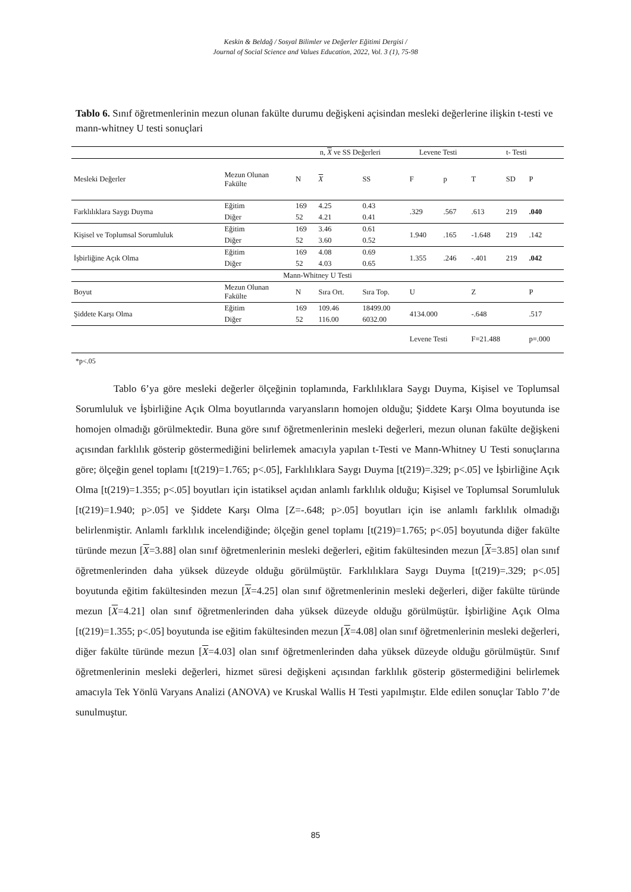Keskin & Beldağ / Sosyal Bilimler ve Değerler Eğitimi Dergisi /
Journal of Social Science and Values Education, 2022, Vol. 3 (1), 75-98
Tablo 6. Sınıf öğretmenlerinin mezun olunan fakülte durumu değişkeni açisindan mesleki değerlerine ilişkin t-testi ve mann-whitney U testi sonuçlari
| | | n, X ve SS Değerleri | | | Levene Testi | | t- Testi | | |
| --- | --- | --- | --- | --- | --- | --- | --- | --- | --- |
| Mesleki Değerler | Mezun Olunan Fakülte | N | X | SS | F | p | T | SD | P |
| Farklılıklara Saygı Duyma | Eğitim | 169 | 4.25 | 0.43 | .329 | .567 | .613 | 219 | .040 |
| | Diğer | 52 | 4.21 | 0.41 | | | | | |
| Kişisel ve Toplumsal Sorumluluk | Eğitim | 169 | 3.46 | 0.61 | 1.940 | .165 | -1.648 | 219 | .142 |
| | Diğer | 52 | 3.60 | 0.52 | | | | | |
| İşbirliğine Açık Olma | Eğitim | 169 | 4.08 | 0.69 | 1.355 | .246 | -.401 | 219 | .042 |
| | Diğer | 52 | 4.03 | 0.65 | | | | | |
| Mann-Whitney U Testi | | | | | | | | | |
| Boyut | Mezun Olunan Fakülte | N | Sıra Ort. | Sıra Top. | U | | Z | | P |
| Şiddete Karşı Olma | Eğitim | 169 | 109.46 | 18499.00 | 4134.000 | | -.648 | | .517 |
| | Diğer | 52 | 116.00 | 6032.00 | | | | | |
| | | | | | Levene Testi | | F=21.488 | | p=.000 |
*p<.05
Tablo 6’ya göre mesleki değerler ölçeğinin toplamında, Farklılıklara Saygı Duyma, Kişisel ve Toplumsal Sorumluluk ve İşbirliğine Açık Olma boyutlarında varyansların homojen olduğu; Şiddete Karşı Olma boyutunda ise homojen olmadığı görülmektedir. Buna göre sınıf öğretmenlerinin mesleki değerleri, mezun olunan fakülte değişkeni açısından farklılık gösterip göstermediğini belirlemek amacıyla yapılan t-Testi ve Mann-Whitney U Testi sonuçlarına göre; ölçeğin genel toplamı [t(219)=1.765; p<.05], Farklılıklara Saygı Duyma [t(219)=.329; p<.05] ve İşbirliğine Açık Olma [t(219)=1.355; p<.05] boyutları için istatiksel açıdan anlamlı farklılık olduğu; Kişisel ve Toplumsal Sorumluluk [t(219)=1.940; p>.05] ve Şiddete Karşı Olma [Z=-.648; p>.05] boyutları için ise anlamlı farklılık olmadığı belirlenmiştir. Anlamlı farklılık incelendiğinde; ölçeğin genel toplamı [t(219)=1.765; p<.05] boyutunda diğer fakülte türünde mezun [X=3.88] olan sınıf öğretmenlerinin mesleki değerleri, eğitim fakültesinden mezun [X=3.85] olan sınıf öğretmenlerinden daha yüksek düzeyde olduğu görülmüştür. Farklılıklara Saygı Duyma [t(219)=.329; p<.05] boyutunda eğitim fakültesinden mezun [X=4.25] olan sınıf öğretmenlerinin mesleki değerleri, diğer fakülte türünde mezun [X=4.21] olan sınıf öğretmenlerinden daha yüksek düzeyde olduğu görülmüştür. İşbirliğine Açık Olma [t(219)=1.355; p<.05] boyutunda ise eğitim fakültesinden mezun [X=4.08] olan sınıf öğretmenlerinin mesleki değerleri, diğer fakülte türünde mezun [X=4.03] olan sınıf öğretmenlerinden daha yüksek düzeyde olduğu görülmüştür. Sınıf öğretmenlerinin mesleki değerleri, hizmet süresi değişkeni açısından farklılık gösterip göstermediğini belirlemek amacıyla Tek Yönlü Varyans Analizi (ANOVA) ve Kruskal Wallis H Testi yapılmıştır. Elde edilen sonuçlar Tablo 7’de sunulmuştur.
85